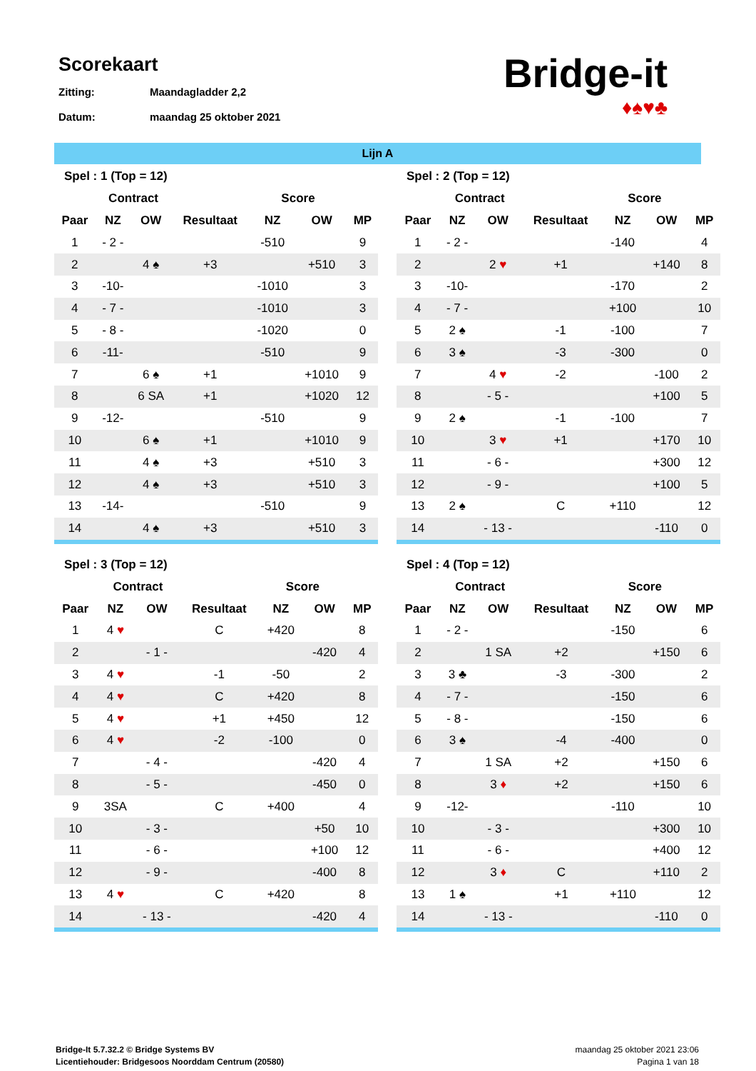Scorekaart
Zitting: Maandagladder 2,2
Datum: maandag 25 oktober 2021
Bridge-it
♦♠♥♣
Lijn A
| Spel : 1 (Top = 12) | | | | | | |
| --- | --- | --- | --- | --- | --- | --- |
| | Contract | | | Score | | |
| Paar | NZ | OW | Resultaat | NZ | OW | MP |
| 1 | - 2 - | | | -510 | | 9 |
| 2 | | 4 ♠ | +3 | | +510 | 3 |
| 3 | -10- | | | -1010 | | 3 |
| 4 | - 7 - | | | -1010 | | 3 |
| 5 | - 8 - | | | -1020 | | 0 |
| 6 | -11- | | | -510 | | 9 |
| 7 | | 6 ♠ | +1 | | +1010 | 9 |
| 8 | | 6 SA | +1 | | +1020 | 12 |
| 9 | -12- | | | -510 | | 9 |
| 10 | | 6 ♠ | +1 | | +1010 | 9 |
| 11 | | 4 ♠ | +3 | | +510 | 3 |
| 12 | | 4 ♠ | +3 | | +510 | 3 |
| 13 | -14- | | | -510 | | 9 |
| 14 | | 4 ♠ | +3 | | +510 | 3 |
| Spel : 2 (Top = 12) | | | | | | |
| --- | --- | --- | --- | --- | --- | --- |
| | Contract | | | Score | | |
| Paar | NZ | OW | Resultaat | NZ | OW | MP |
| 1 | - 2 - | | | -140 | | 4 |
| 2 | | 2 ♥ | +1 | | +140 | 8 |
| 3 | -10- | | | -170 | | 2 |
| 4 | - 7 - | | | +100 | | 10 |
| 5 | 2 ♠ | | -1 | -100 | | 7 |
| 6 | 3 ♠ | | -3 | -300 | | 0 |
| 7 | | 4 ♥ | -2 | | -100 | 2 |
| 8 | | - 5 - | | | +100 | 5 |
| 9 | 2 ♠ | | -1 | -100 | | 7 |
| 10 | | 3 ♥ | +1 | | +170 | 10 |
| 11 | | - 6 - | | | +300 | 12 |
| 12 | | - 9 - | | | +100 | 5 |
| 13 | 2 ♠ | | C | +110 | | 12 |
| 14 | | - 13 - | | | -110 | 0 |
| Spel : 3 (Top = 12) | | | | | | |
| --- | --- | --- | --- | --- | --- | --- |
| | Contract | | | Score | | |
| Paar | NZ | OW | Resultaat | NZ | OW | MP |
| 1 | 4 ♥ | | C | +420 | | 8 |
| 2 | | - 1 - | | | -420 | 4 |
| 3 | 4 ♥ | | -1 | -50 | | 2 |
| 4 | 4 ♥ | | C | +420 | | 8 |
| 5 | 4 ♥ | | +1 | +450 | | 12 |
| 6 | 4 ♥ | | -2 | -100 | | 0 |
| 7 | | - 4 - | | | -420 | 4 |
| 8 | | - 5 - | | | -450 | 0 |
| 9 | 3SA | | C | +400 | | 4 |
| 10 | | - 3 - | | | +50 | 10 |
| 11 | | - 6 - | | | +100 | 12 |
| 12 | | - 9 - | | | -400 | 8 |
| 13 | 4 ♥ | | C | +420 | | 8 |
| 14 | | - 13 - | | | -420 | 4 |
| Spel : 4 (Top = 12) | | | | | | |
| --- | --- | --- | --- | --- | --- | --- |
| | Contract | | | Score | | |
| Paar | NZ | OW | Resultaat | NZ | OW | MP |
| 1 | - 2 - | | | -150 | | 6 |
| 2 | | 1 SA | +2 | | +150 | 6 |
| 3 | 3 ♣ | | -3 | -300 | | 2 |
| 4 | - 7 - | | | -150 | | 6 |
| 5 | - 8 - | | | -150 | | 6 |
| 6 | 3 ♠ | | -4 | -400 | | 0 |
| 7 | | 1 SA | +2 | | +150 | 6 |
| 8 | | 3 ♦ | +2 | | +150 | 6 |
| 9 | -12- | | | -110 | | 10 |
| 10 | | - 3 - | | | +300 | 10 |
| 11 | | - 6 - | | | +400 | 12 |
| 12 | | 3 ♦ | C | | +110 | 2 |
| 13 | 1 ♠ | | +1 | +110 | | 12 |
| 14 | | - 13 - | | | -110 | 0 |
Bridge-It 5.7.32.2 © Bridge Systems BV
Licentiehouder: Bridgesoos Noorddam Centrum (20580)
maandag 25 oktober 2021 23:06
Pagina 1 van 18